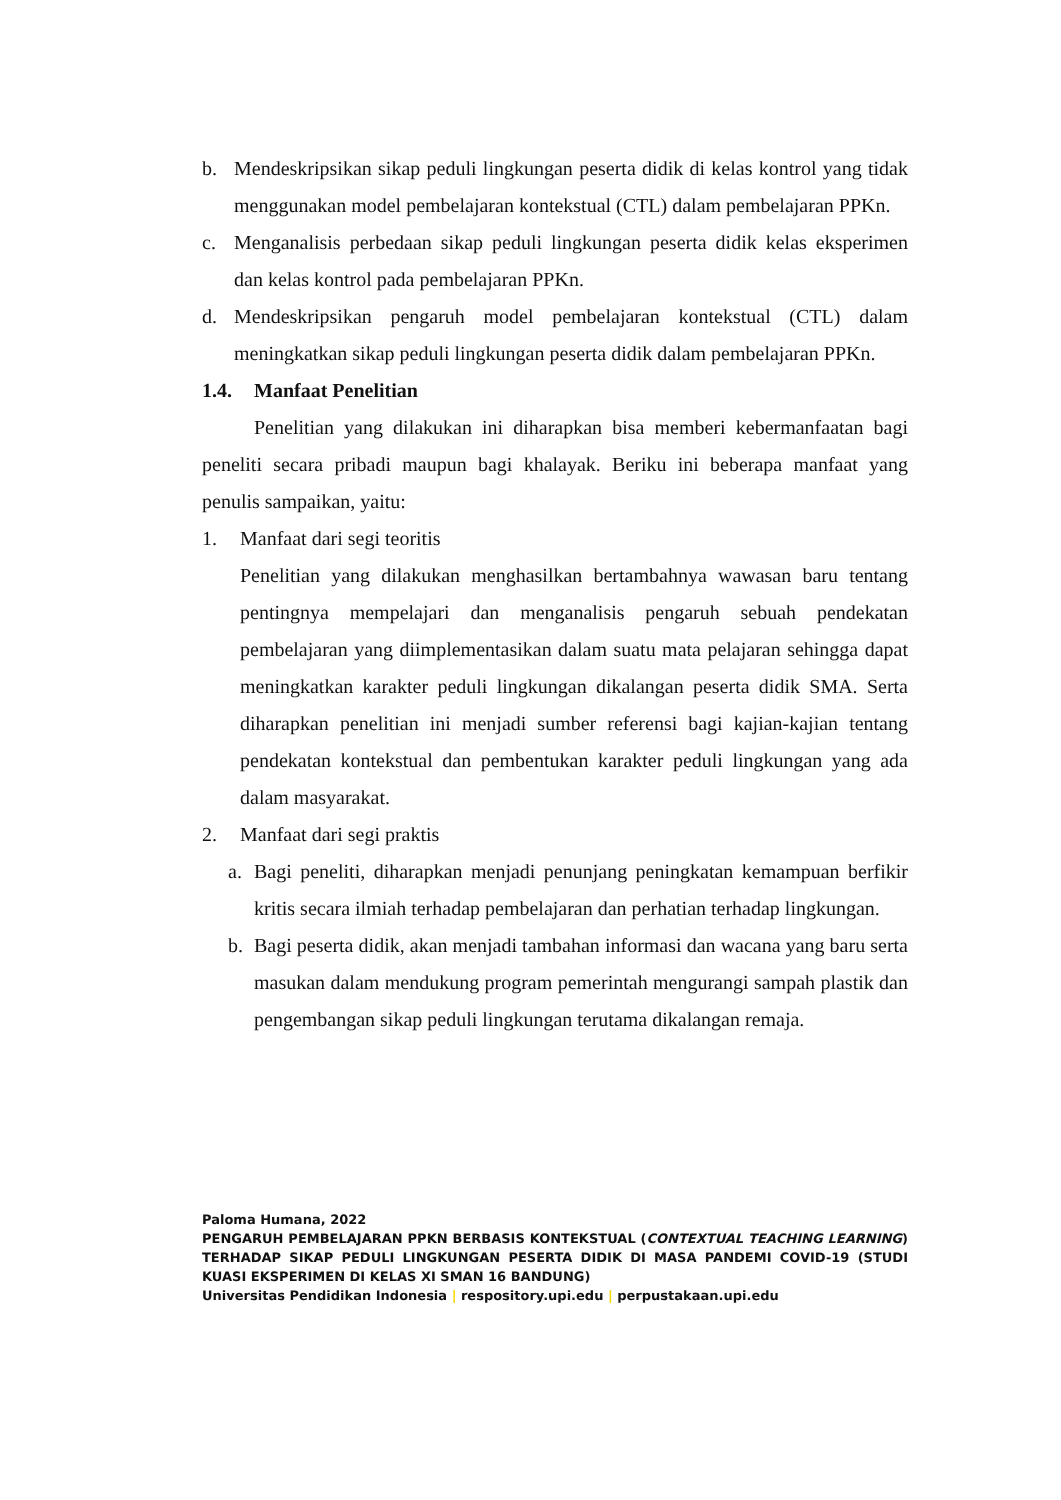b. Mendeskripsikan sikap peduli lingkungan peserta didik di kelas kontrol yang tidak menggunakan model pembelajaran kontekstual (CTL) dalam pembelajaran PPKn.
c. Menganalisis perbedaan sikap peduli lingkungan peserta didik kelas eksperimen dan kelas kontrol pada pembelajaran PPKn.
d. Mendeskripsikan pengaruh model pembelajaran kontekstual (CTL) dalam meningkatkan sikap peduli lingkungan peserta didik dalam pembelajaran PPKn.
1.4. Manfaat Penelitian
Penelitian yang dilakukan ini diharapkan bisa memberi kebermanfaatan bagi peneliti secara pribadi maupun bagi khalayak. Beriku ini beberapa manfaat yang penulis sampaikan, yaitu:
1. Manfaat dari segi teoritis
Penelitian yang dilakukan menghasilkan bertambahnya wawasan baru tentang pentingnya mempelajari dan menganalisis pengaruh sebuah pendekatan pembelajaran yang diimplementasikan dalam suatu mata pelajaran sehingga dapat meningkatkan karakter peduli lingkungan dikalangan peserta didik SMA. Serta diharapkan penelitian ini menjadi sumber referensi bagi kajian-kajian tentang pendekatan kontekstual dan pembentukan karakter peduli lingkungan yang ada dalam masyarakat.
2. Manfaat dari segi praktis
a. Bagi peneliti, diharapkan menjadi penunjang peningkatan kemampuan berfikir kritis secara ilmiah terhadap pembelajaran dan perhatian terhadap lingkungan.
b. Bagi peserta didik, akan menjadi tambahan informasi dan wacana yang baru serta masukan dalam mendukung program pemerintah mengurangi sampah plastik dan pengembangan sikap peduli lingkungan terutama dikalangan remaja.
Paloma Humana, 2022
PENGARUH PEMBELAJARAN PPKN BERBASIS KONTEKSTUAL (CONTEXTUAL TEACHING LEARNING) TERHADAP SIKAP PEDULI LINGKUNGAN PESERTA DIDIK DI MASA PANDEMI COVID-19 (STUDI KUASI EKSPERIMEN DI KELAS XI SMAN 16 BANDUNG)
Universitas Pendidikan Indonesia | respository.upi.edu | perpustakaan.upi.edu